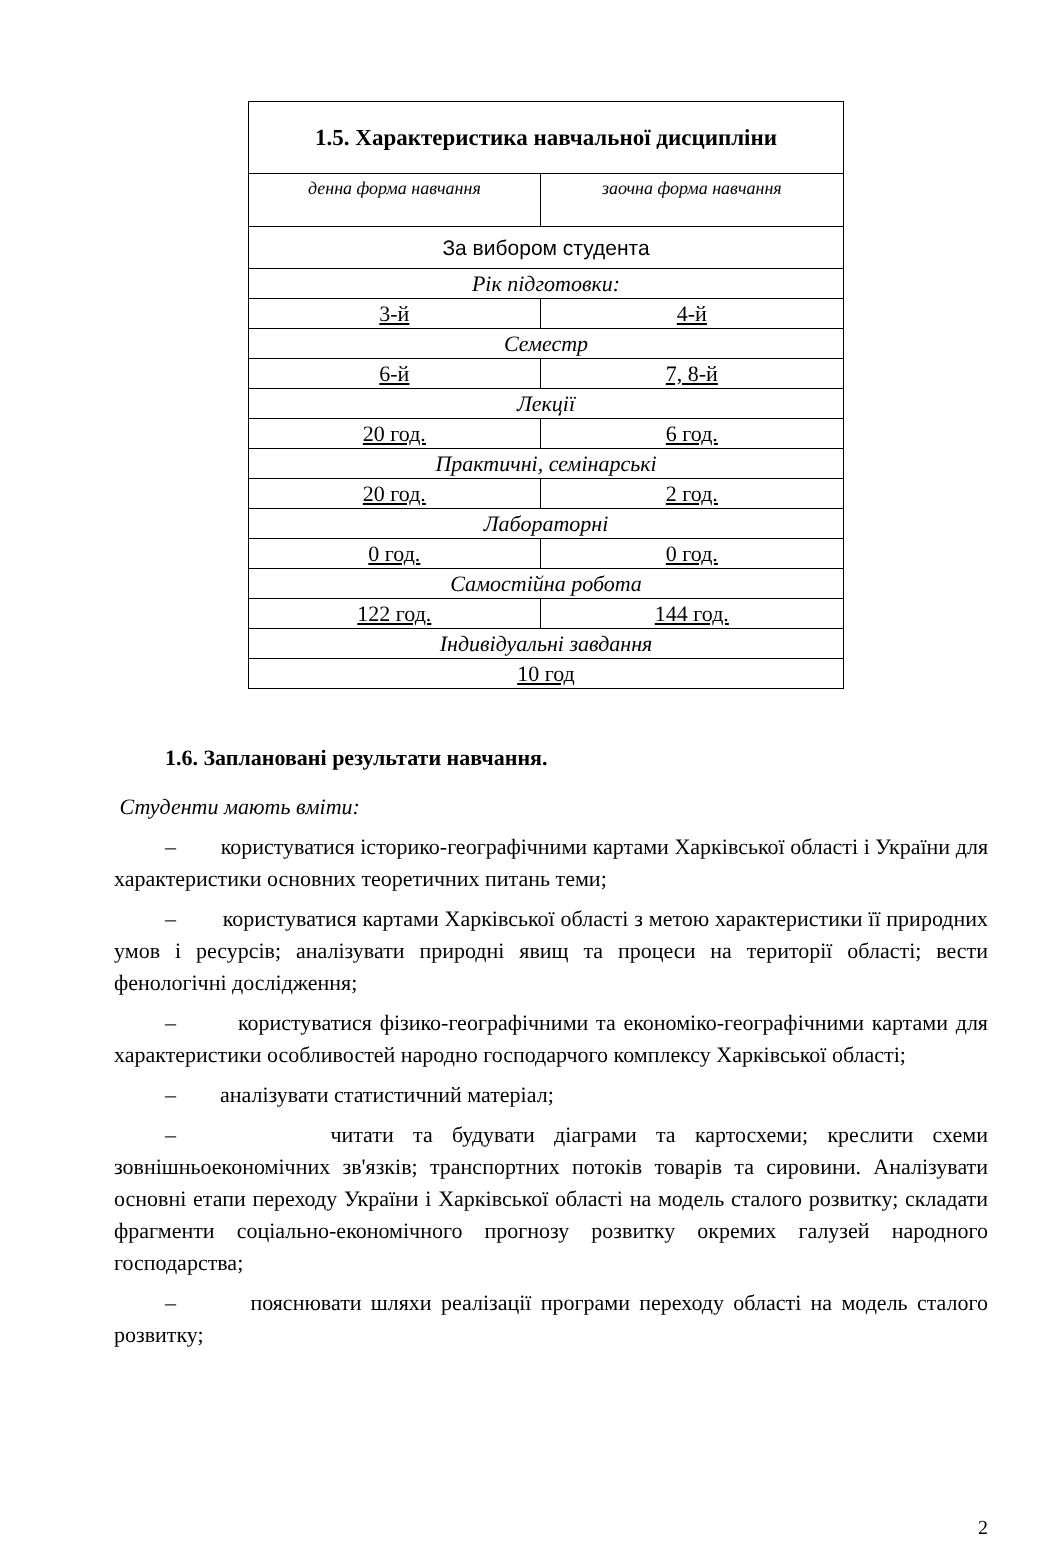| 1.5. Характеристика навчальної дисципліни | |
| --- | --- |
| денна форма навчання | заочна форма навчання |
| За вибором студента | |
| Рік підготовки: | |
| 3-й | 4-й |
| Семестр | |
| 6-й | 7, 8-й |
| Лекції | |
| 20 год. | 6 год. |
| Практичні, семінарські | |
| 20 год. | 2 год. |
| Лабораторні | |
| 0 год. | 0 год. |
| Самостійна робота | |
| 122 год. | 144 год. |
| Індивідуальні завдання | |
| 10 год | |
1.6. Заплановані результати навчання.
Студенти мають вміти:
– користуватися історико-географічними картами Харківської області і України для характеристики основних теоретичних питань теми;
– користуватися картами Харківської області з метою характеристики її природних умов і ресурсів; аналізувати природні явищ та процеси на території області; вести фенологічні дослідження;
– користуватися фізико-географічними та економіко-географічними картами для характеристики особливостей народно господарчого комплексу Харківської області;
– аналізувати статистичний матеріал;
– читати та будувати діаграми та картосхеми; креслити схеми зовнішньоекономічних зв'язків; транспортних потоків товарів та сировини. Аналізувати основні етапи переходу України і Харківської області на модель сталого розвитку; складати фрагменти соціально-економічного прогнозу розвитку окремих галузей народного господарства;
– пояснювати шляхи реалізації програми переходу області на модель сталого розвитку;
2